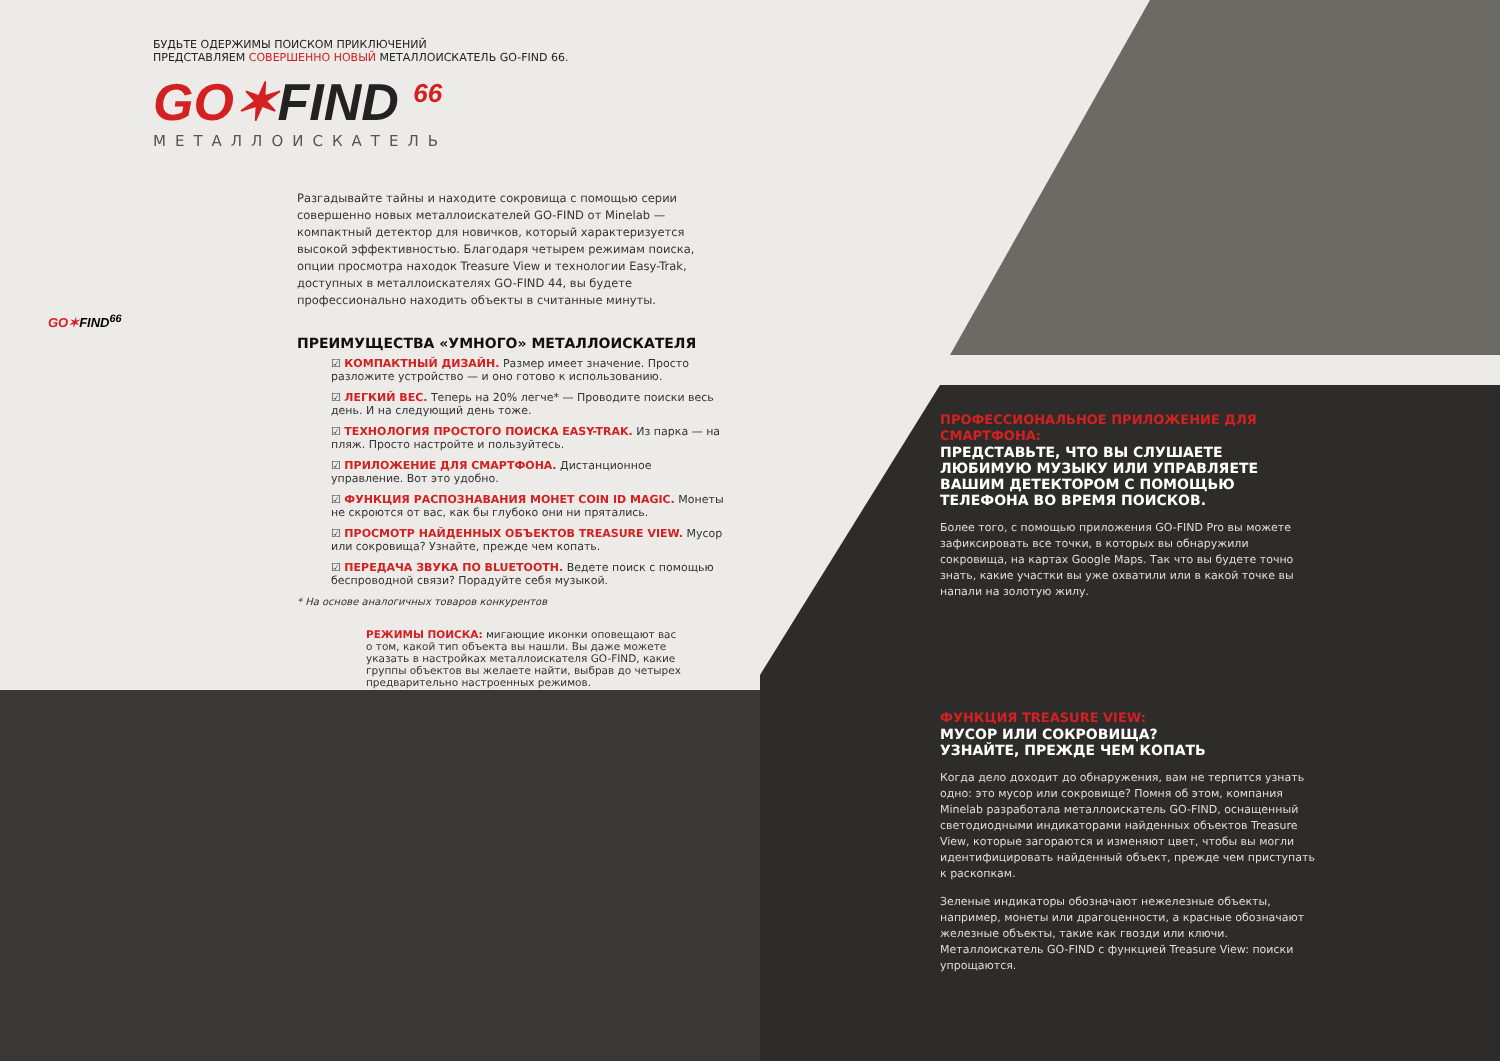БУДЬТЕ ОДЕРЖИМЫ ПОИСКОМ ПРИКЛЮЧЕНИЙ
ПРЕДСТАВЛЯЕМ СОВЕРШЕННО НОВЫЙ МЕТАЛЛОИСКАТЕЛЬ GO-FIND 66.
GO✶FIND <sup>66</sup>
МЕТАЛЛОИСКАТЕЛЬ
GO✶FIND<sup>66</sup>
Разгадывайте тайны и находите сокровища с помощью серии совершенно новых металлоискателей GO-FIND от Minelab — компактный детектор для новичков, который характеризуется высокой эффективностью. Благодаря четырем режимам поиска, опции просмотра находок Treasure View и технологии Easy-Trak, доступных в металлоискателях GO-FIND 44, вы будете профессионально находить объекты в считанные минуты.
ПРЕИМУЩЕСТВА «УМНОГО» МЕТАЛЛОИСКАТЕЛЯ
☑ КОМПАКТНЫЙ ДИЗАЙН. Размер имеет значение. Просто разложите устройство — и оно готово к использованию.
☑ ЛЕГКИЙ ВЕС. Теперь на 20% легче* — Проводите поиски весь день. И на следующий день тоже.
☑ ТЕХНОЛОГИЯ ПРОСТОГО ПОИСКА EASY-TRAK. Из парка — на пляж. Просто настройте и пользуйтесь.
☑ ПРИЛОЖЕНИЕ ДЛЯ СМАРТФОНА. Дистанционное управление. Вот это удобно.
☑ ФУНКЦИЯ РАСПОЗНАВАНИЯ МОНЕТ COIN ID MAGIC. Монеты не скроются от вас, как бы глубоко они ни прятались.
☑ ПРОСМОТР НАЙДЕННЫХ ОБЪЕКТОВ TREASURE VIEW. Мусор или сокровища? Узнайте, прежде чем копать.
☑ ПЕРЕДАЧА ЗВУКА ПО BLUETOOTH. Ведете поиск с помощью беспроводной связи? Порадуйте себя музыкой.
* На основе аналогичных товаров конкурентов
РЕЖИМЫ ПОИСКА: мигающие иконки оповещают вас о том, какой тип объекта вы нашли. Вы даже можете указать в настройках металлоискателя GO-FIND, какие группы объектов вы желаете найти, выбрав до четырех предварительно настроенных режимов.
ПРОФЕССИОНАЛЬНОЕ ПРИЛОЖЕНИЕ ДЛЯ СМАРТФОНА:
ПРЕДСТАВЬТЕ, ЧТО ВЫ СЛУШАЕТЕ ЛЮБИМУЮ МУЗЫКУ ИЛИ УПРАВЛЯЕТЕ ВАШИМ ДЕТЕКТОРОМ С ПОМОЩЬЮ ТЕЛЕФОНА ВО ВРЕМЯ ПОИСКОВ.
Более того, с помощью приложения GO-FIND Pro вы можете зафиксировать все точки, в которых вы обнаружили сокровища, на картах Google Maps. Так что вы будете точно знать, какие участки вы уже охватили или в какой точке вы напали на золотую жилу.
ФУНКЦИЯ TREASURE VIEW:
МУСОР ИЛИ СОКРОВИЩА?
УЗНАЙТЕ, ПРЕЖДЕ ЧЕМ КОПАТЬ
Когда дело доходит до обнаружения, вам не терпится узнать одно: это мусор или сокровище? Помня об этом, компания Minelab разработала металлоискатель GO-FIND, оснащенный светодиодными индикаторами найденных объектов Treasure View, которые загораются и изменяют цвет, чтобы вы могли идентифицировать найденный объект, прежде чем приступать к раскопкам.
Зеленые индикаторы обозначают нежелезные объекты, например, монеты или драгоценности, а красные обозначают железные объекты, такие как гвозди или ключи. Металлоискатель GO-FIND с функцией Treasure View: поиски упрощаются.